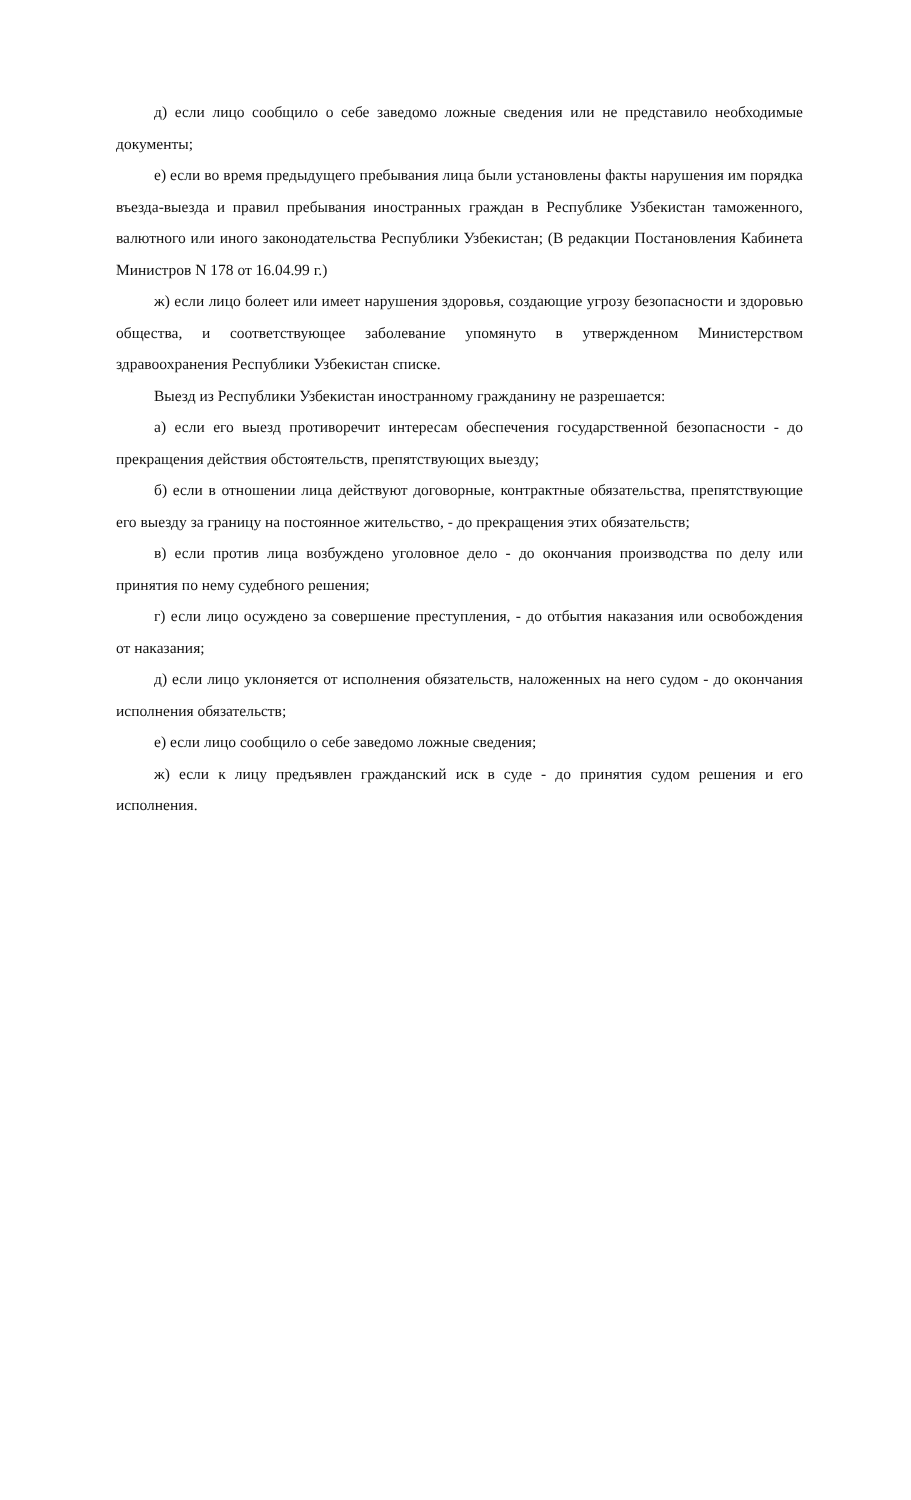д) если лицо сообщило о себе заведомо ложные сведения или не представило необходимые документы;
е) если во время предыдущего пребывания лица были установлены факты нарушения им порядка въезда-выезда и правил пребывания иностранных граждан в Республике Узбекистан таможенного, валютного или иного законодательства Республики Узбекистан; (В редакции Постановления Кабинета Министров N 178 от 16.04.99 г.)
ж) если лицо болеет или имеет нарушения здоровья, создающие угрозу безопасности и здоровью общества, и соответствующее заболевание упомянуто в утвержденном Министерством здравоохранения Республики Узбекистан списке.
Выезд из Республики Узбекистан иностранному гражданину не разрешается:
а) если его выезд противоречит интересам обеспечения государственной безопасности - до прекращения действия обстоятельств, препятствующих выезду;
б) если в отношении лица действуют договорные, контрактные обязательства, препятствующие его выезду за границу на постоянное жительство, - до прекращения этих обязательств;
в) если против лица возбуждено уголовное дело - до окончания производства по делу или принятия по нему судебного решения;
г) если лицо осуждено за совершение преступления, - до отбытия наказания или освобождения от наказания;
д) если лицо уклоняется от исполнения обязательств, наложенных на него судом - до окончания исполнения обязательств;
е) если лицо сообщило о себе заведомо ложные сведения;
ж) если к лицу предъявлен гражданский иск в суде - до принятия судом решения и его исполнения.